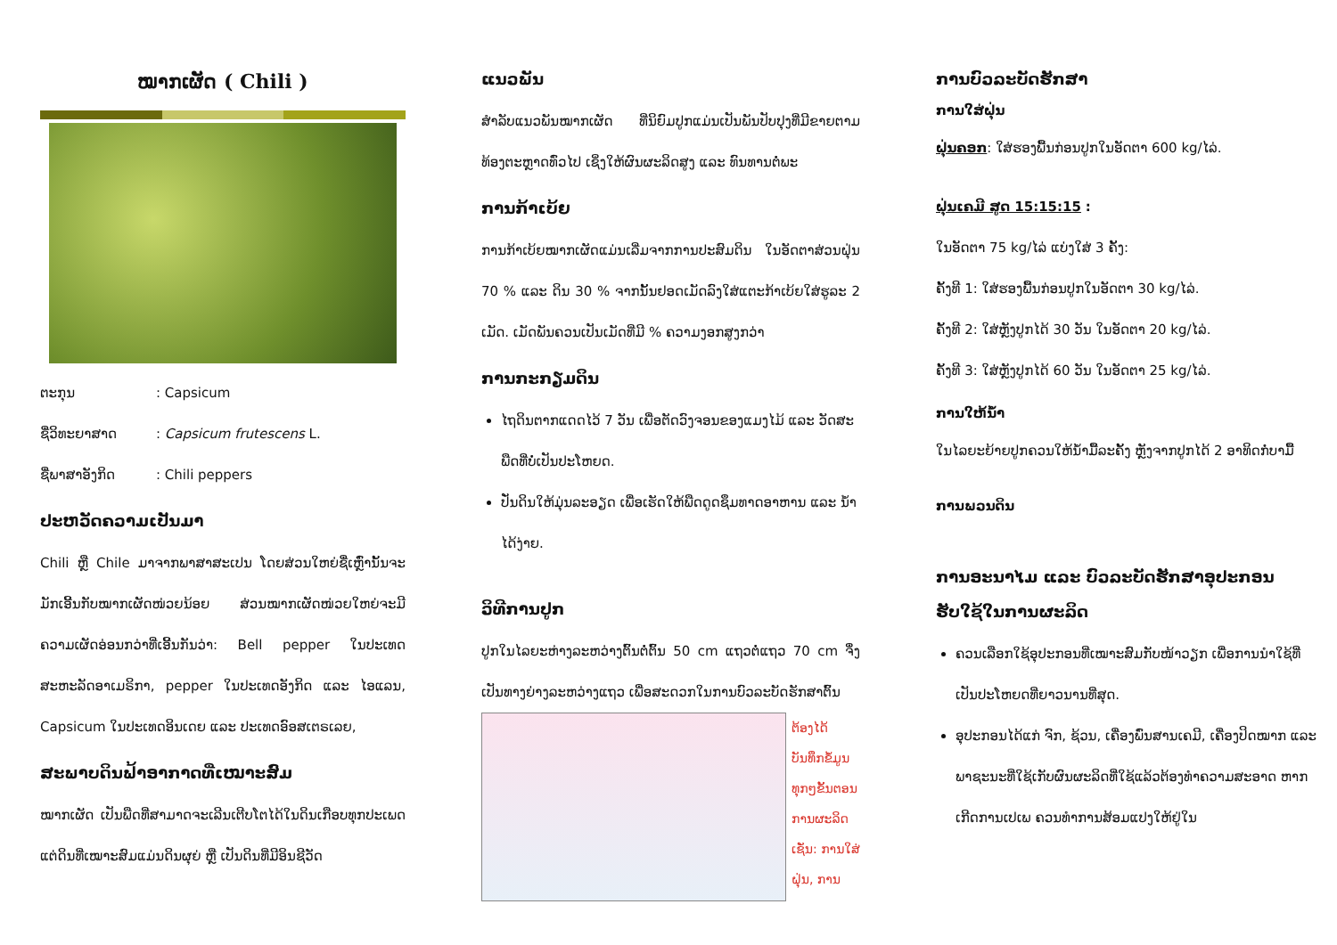ໝາກເຜັດ ( Chili )
ຕະກຸນ: Capsicum
ຊື່ວິທະຍາສາດ: Capsicum frutescens L.
ຊື່ພາສາອັງກິດ: Chili peppers
ປະຫວັດຄວາມເປັນມາ
Chili ຫຼື Chile ມາຈາກພາສາສະເປນ ໂດຍສ່ວນໃຫຍ່ຊື່ເຫຼົ່ານັ້ນຈະມັກເອີ້ນກັບໝາກເຜັດໜ່ວຍນ້ອຍ ສ່ວນໝາກເຜັດໜ່ວຍໃຫຍ່ຈະມີຄວາມເຜັດອ່ອນກວ່າທີ່ເອີ້ນກັນວ່າ: Bell pepper ໃນປະເທດສະຫະລັດອາເມຣິກາ, pepper ໃນປະເທດອັງກິດ ແລະ ໄອແລນ, Capsicum ໃນປະເທດອິນເດຍ ແລະ ປະເທດອົອສເຕຣເລຍ,
ສະພາບດິນຟ້າອາກາດທີ່ເໝາະສົມ
ໝາກເຜັດ ເປັນພືດທີ່ສາມາດຈະເລີນເຕີບໂຕໄດ້ໃນດິນເກືອບທຸກປະເພດ ແຕ່ດິນທີ່ເໝາະສົມແມ່ນດິນຜຸຍ່ ຫຼື ເປັນດິນທີ່ມີອິນຊີວັດ
ແນວພັນ
ສໍາລັບແນວພັນໝາກເຜັດ ທີ່ນິຍົມປູກແມ່ນເປັນພັນປັບປຸງທີ່ມີຂາຍຕາມທ້ອງຕະຫຼາດທົ່ວໄປ ເຊິ່ງໃຫ້ຜົນຜະລິດສູງ ແລະ ທົນທານຕໍ່ພະ
ການກ້າເບ້ຍ
ການກ້າເບ້ຍໝາກເຜັດແມ່ນເລີ່ມຈາກການປະສົມດິນ ໃນອັດຕາສ່ວນຝຸ່ນ 70 % ແລະ ດິນ 30 % ຈາກນັ້ນຢອດເມັດລົງໃສ່ແຕະກ້າເບ້ຍໃສ່ຮູລະ 2 ເມັດ. ເມັດພັນຄວນເປັນເມັດທີ່ມີ % ຄວາມງອກສູງກວ່າ
ການກະກຽມດິນ
ໄຖດິນຕາກແດດໄວ້ 7 ວັນ ເພື່ອຕັດວົງຈອນຂອງແມງໄມ້ ແລະ ວັດສະພືດທີ່ບໍ່ເປັນປະໂຫຍດ.
ປັ່ນດິນໃຫ້ມຸ່ນລະອຽດ ເພື່ອເຮັດໃຫ້ພືດດູດຊຶມທາດອາຫານ ແລະ ນໍ້າໄດ້ງ່າຍ.
ວິທີການປູກ
ປູກໃນໄລຍະຫ່າງລະຫວ່າງຕົ້ນຕໍ່ຕົ້ນ 50 cm ແຖວຕໍ່ແຖວ 70 cm ຈຶ່ງເປັນທາງຍ່າງລະຫວ່າງແຖວ ເພື່ອສະດວກໃນການບົວລະບັດຮັກສາຕົ້ນ
ຕ້ອງໄດ້ບັນທຶກຂໍ້ມູນທຸກໆຂັ້ນຕອນການຜະລິດເຊັ່ນ: ການໃສ່ຝຸ່ນ, ການ
ການບົວລະບັດຮັກສາ
ການໃສ່ຝຸ່ນ
ຝຸ່ນຄອກ: ໃສ່ຮອງພື້ນກ່ອນປູກໃນອັດຕາ 600 kg/ໄລ່.
ຝຸ່ນເຄມີ ສູດ 15:15:15 :
ໃນອັດຕາ 75 kg/ໄລ່ ແບ່ງໃສ່ 3 ຄັ້ງ:
ຄັ້ງທີ 1: ໃສ່ຮອງພື້ນກ່ອນປູກໃນອັດຕາ 30 kg/ໄລ່.
ຄັ້ງທີ 2: ໃສ່ຫຼັງປູກໄດ້ 30 ວັນ ໃນອັດຕາ 20 kg/ໄລ່.
ຄັ້ງທີ 3: ໃສ່ຫຼັງປູກໄດ້ 60 ວັນ ໃນອັດຕາ 25 kg/ໄລ່.
ການໃຫ້ນໍ້າ
ໃນໄລຍະຍ້າຍປູກຄວນໃຫ້ນໍ້າມື້ລະຄັ້ງ ຫຼັງຈາກປູກໄດ້ 2 ອາທິດກໍ່ບາມື້
ການພວນດິນ
ການອະນາໄມ ແລະ ບົວລະບັດຮັກສາອຸປະກອນ
ຮັບໃຊ້ໃນການຜະລິດ
ຄວນເລືອກໃຊ້ອຸປະກອນທີ່ເໝາະສົມກັບໜ້າວຽກ ເພື່ອການນໍາໃຊ້ທີ່ເປັນປະໂຫຍດທີ່ຍາວນານທີ່ສຸດ.
ອຸປະກອນໄດ້ແກ່ ຈົກ, ຊ້ວນ, ເຄື່ອງພົ່ນສານເຄມີ, ເຄື່ອງປິດໝາກ ແລະ ພາຊະນະທີ່ໃຊ້ເກັບຜົນຜະລິດທີ່ໃຊ້ແລ້ວຕ້ອງທໍາຄວາມສະອາດ ຫາກເກີດການເປເພ ຄວນທໍາການສ້ອມແປງໃຫ້ຢູ່ໃນ